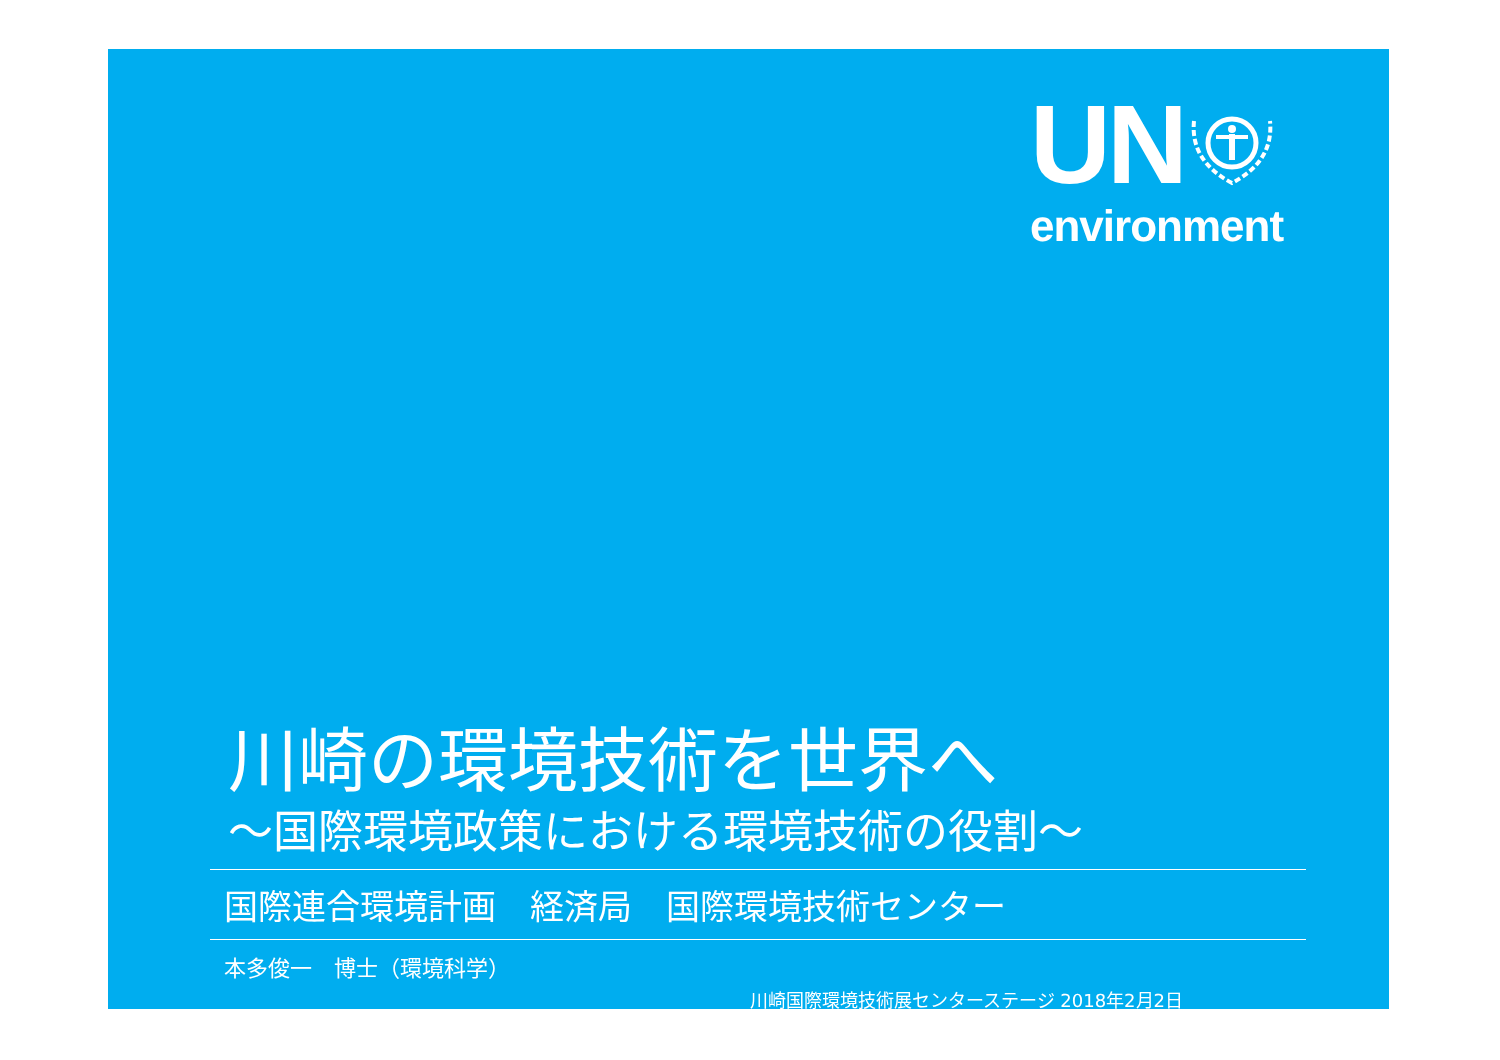UN
environment
川崎の環境技術を世界へ
～国際環境政策における環境技術の役割～
国際連合環境計画　経済局　国際環境技術センター
本多俊一　博士（環境科学）
川崎国際環境技術展センターステージ 2018年2月2日